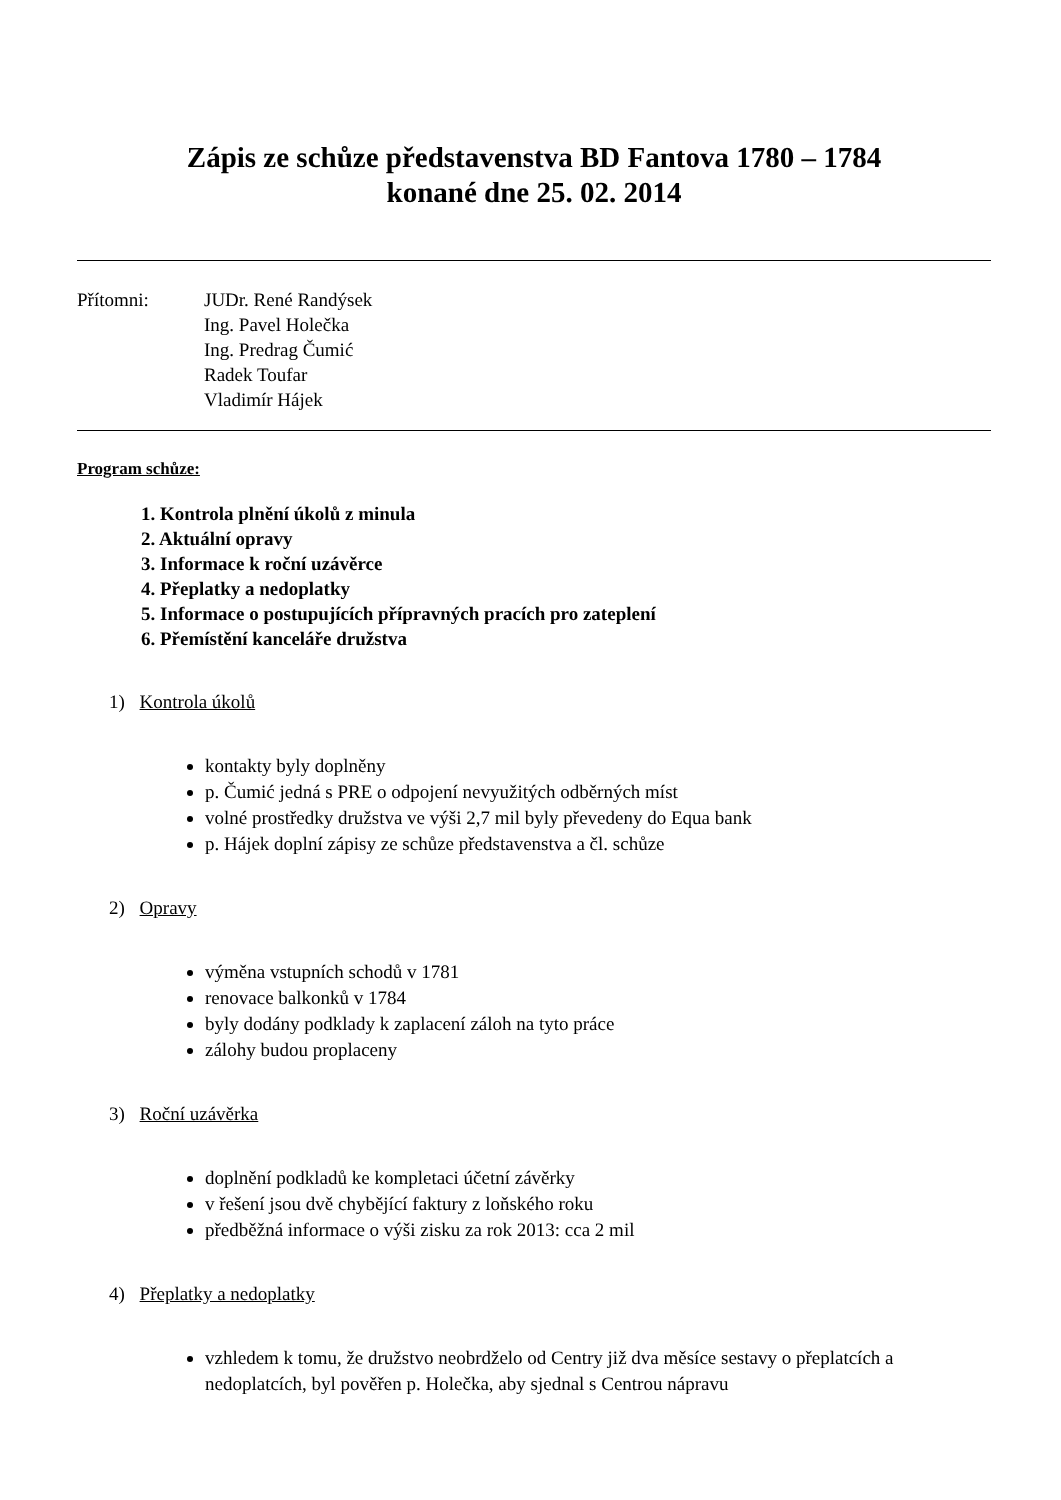Zápis ze schůze představenstva BD Fantova 1780 – 1784
konané dne 25. 02. 2014
Přítomni: JUDr. René Randýsek
Ing. Pavel Holečka
Ing. Predrag Čumić
Radek Toufar
Vladimír Hájek
Program schůze:
1. Kontrola plnění úkolů z minula
2. Aktuální opravy
3. Informace k roční uzávěrce
4. Přeplatky a nedoplatky
5. Informace o postupujících přípravných pracích pro zateplení
6. Přemístění kanceláře družstva
1) Kontrola úkolů
kontakty byly doplněny
p. Čumić jedná s PRE o odpojení nevyužitých odběrných míst
volné prostředky družstva ve výši 2,7 mil byly převedeny do Equa bank
p. Hájek doplní zápisy ze schůze představenstva a čl. schůze
2) Opravy
výměna vstupních schodů v 1781
renovace balkonků v 1784
byly dodány podklady k zaplacení záloh na tyto práce
zálohy budou proplaceny
3) Roční uzávěrka
doplnění podkladů ke kompletaci účetní závěrky
v řešení jsou dvě chybějící faktury z loňského roku
předběžná informace o výši zisku za rok 2013: cca 2 mil
4) Přeplatky a nedoplatky
vzhledem k tomu, že družstvo neobrdželo od Centry již dva měsíce sestavy o přeplatcích a nedoplatcích, byl pověřen p. Holečka, aby sjednal s Centrou nápravu